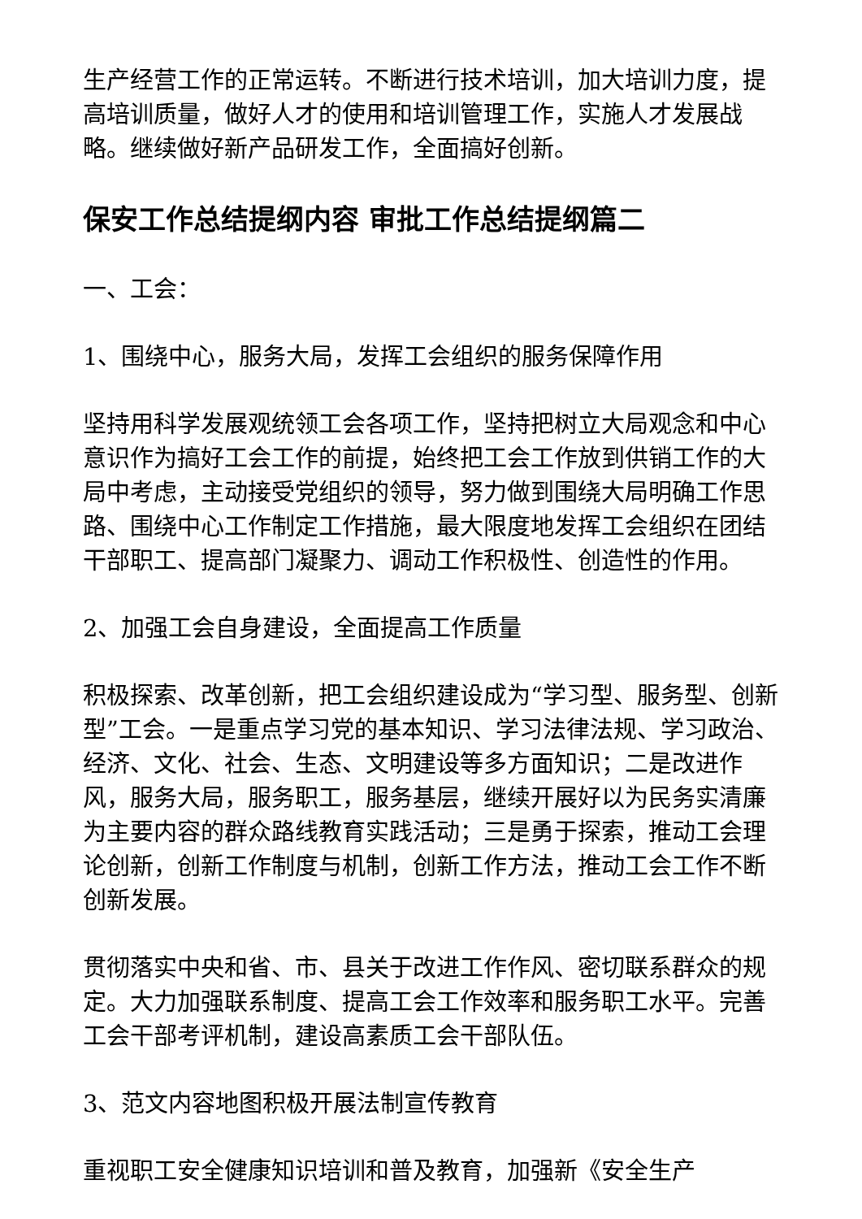生产经营工作的正常运转。不断进行技术培训，加大培训力度，提高培训质量，做好人才的使用和培训管理工作，实施人才发展战略。继续做好新产品研发工作，全面搞好创新。
保安工作总结提纲内容 审批工作总结提纲篇二
一、工会：
1、围绕中心，服务大局，发挥工会组织的服务保障作用
坚持用科学发展观统领工会各项工作，坚持把树立大局观念和中心意识作为搞好工会工作的前提，始终把工会工作放到供销工作的大局中考虑，主动接受党组织的领导，努力做到围绕大局明确工作思路、围绕中心工作制定工作措施，最大限度地发挥工会组织在团结干部职工、提高部门凝聚力、调动工作积极性、创造性的作用。
2、加强工会自身建设，全面提高工作质量
积极探索、改革创新，把工会组织建设成为“学习型、服务型、创新型”工会。一是重点学习党的基本知识、学习法律法规、学习政治、经济、文化、社会、生态、文明建设等多方面知识；二是改进作风，服务大局，服务职工，服务基层，继续开展好以为民务实清廉为主要内容的群众路线教育实践活动；三是勇于探索，推动工会理论创新，创新工作制度与机制，创新工作方法，推动工会工作不断创新发展。
贯彻落实中央和省、市、县关于改进工作作风、密切联系群众的规定。大力加强联系制度、提高工会工作效率和服务职工水平。完善工会干部考评机制，建设高素质工会干部队伍。
3、范文内容地图积极开展法制宣传教育
重视职工安全健康知识培训和普及教育，加强新《安全生产